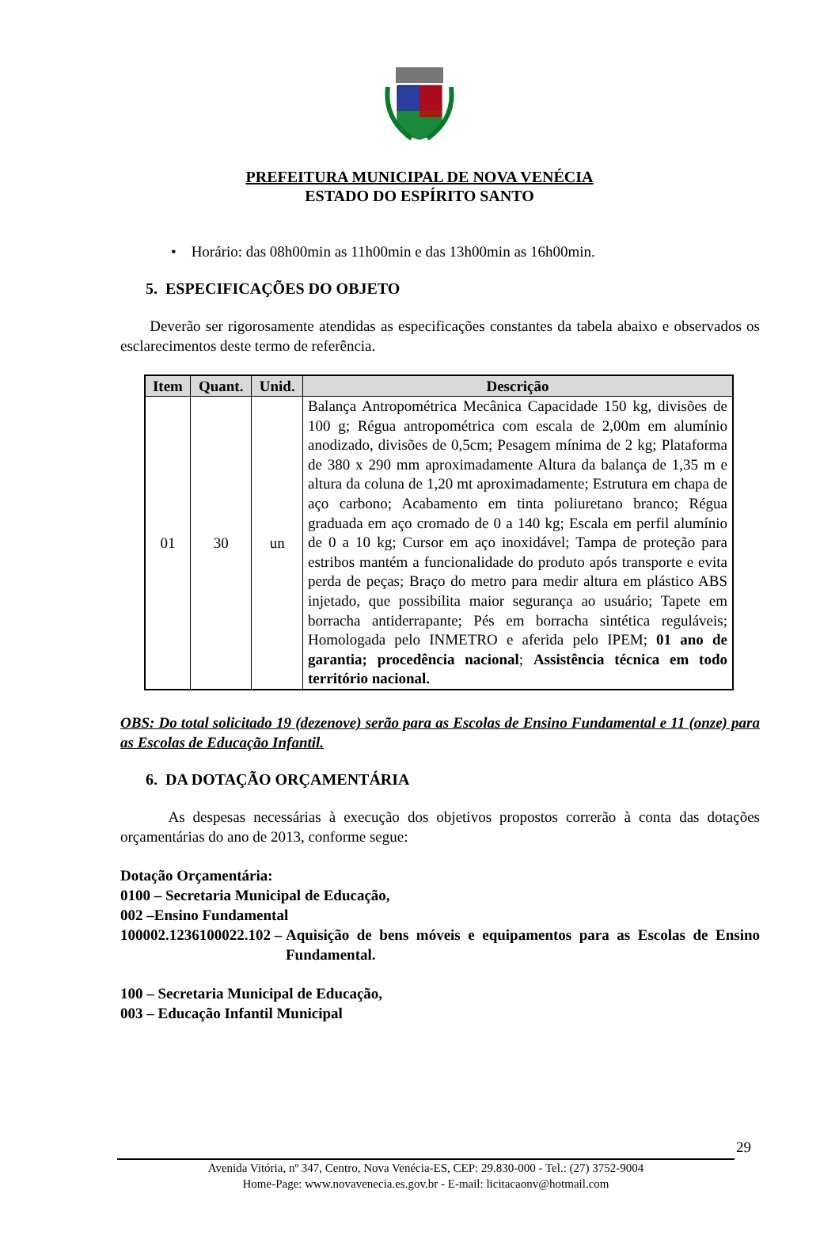PREFEITURA MUNICIPAL DE NOVA VENÉCIA
ESTADO DO ESPÍRITO SANTO
• Horário: das 08h00min as 11h00min e das 13h00min as 16h00min.
5. ESPECIFICAÇÕES DO OBJETO
Deverão ser rigorosamente atendidas as especificações constantes da tabela abaixo e observados os esclarecimentos deste termo de referência.
| Item | Quant. | Unid. | Descrição |
| --- | --- | --- | --- |
| 01 | 30 | un | Balança Antropométrica Mecânica Capacidade 150 kg, divisões de 100 g; Régua antropométrica com escala de 2,00m em alumínio anodizado, divisões de 0,5cm; Pesagem mínima de 2 kg; Plataforma de 380 x 290 mm aproximadamente Altura da balança de 1,35 m e altura da coluna de 1,20 mt aproximadamente; Estrutura em chapa de aço carbono; Acabamento em tinta poliuretano branco; Régua graduada em aço cromado de 0 a 140 kg; Escala em perfil alumínio de 0 a 10 kg; Cursor em aço inoxidável; Tampa de proteção para estribos mantém a funcionalidade do produto após transporte e evita perda de peças; Braço do metro para medir altura em plástico ABS injetado, que possibilita maior segurança ao usuário; Tapete em borracha antiderrapante; Pés em borracha sintética reguláveis; Homologada pelo INMETRO e aferida pelo IPEM; 01 ano de garantia; procedência nacional ; Assistência técnica em todo território nacional. |
OBS: Do total solicitado 19 (dezenove) serão para as Escolas de Ensino Fundamental e 11 (onze) para as Escolas de Educação Infantil.
6. DA DOTAÇÃO ORÇAMENTÁRIA
As despesas necessárias à execução dos objetivos propostos correrão à conta das dotações orçamentárias do ano de 2013, conforme segue:
Dotação Orçamentária:
0100 – Secretaria Municipal de Educação,
002 –Ensino Fundamental
100002.1236100022.102 – Aquisição de bens móveis e equipamentos para as Escolas de Ensino Fundamental.
100 – Secretaria Municipal de Educação,
003 – Educação Infantil Municipal
29
Avenida Vitória, nº 347, Centro, Nova Venécia-ES, CEP: 29.830-000 - Tel.: (27) 3752-9004
Home-Page: www.novavenecia.es.gov.br - E-mail: licitacaonv@hotmail.com